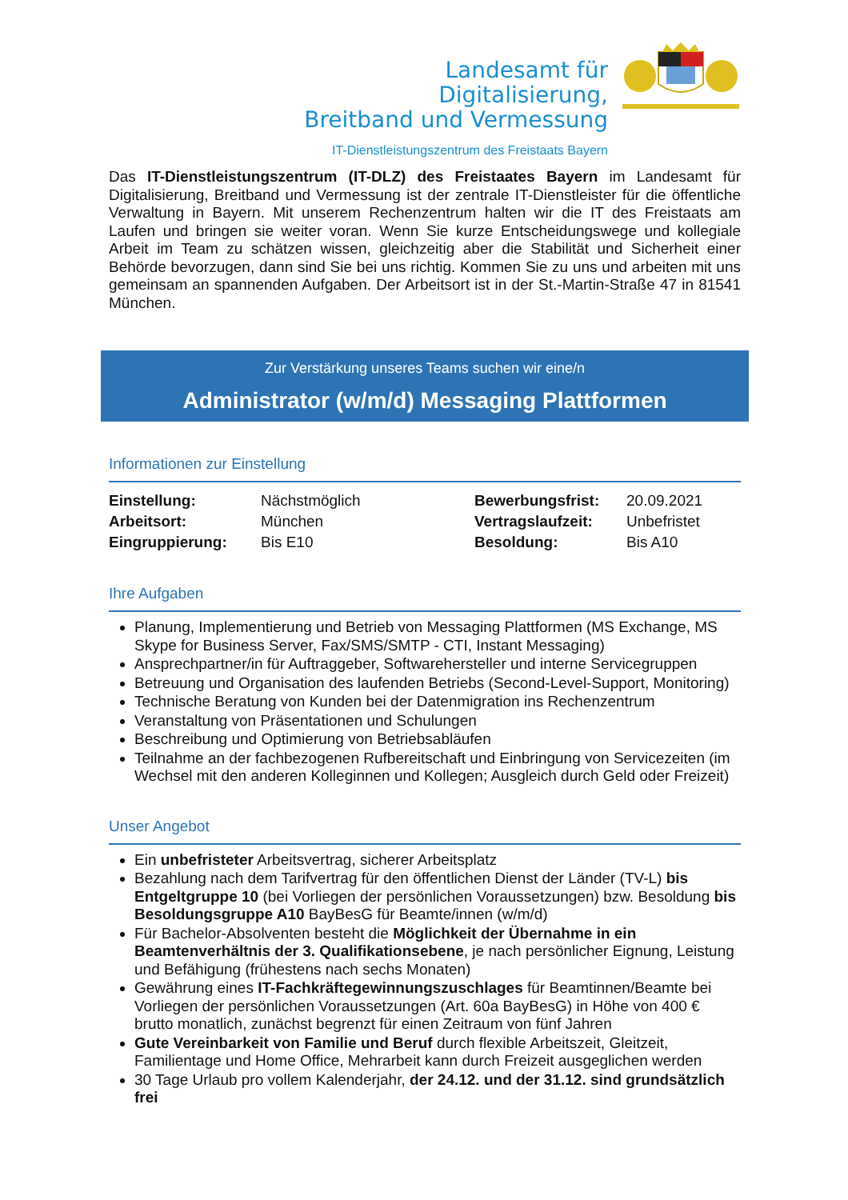Landesamt für Digitalisierung,
Breitband und Vermessung
IT-Dienstleistungszentrum des Freistaats Bayern
Das IT-Dienstleistungszentrum (IT-DLZ) des Freistaates Bayern im Landesamt für Digitalisierung, Breitband und Vermessung ist der zentrale IT-Dienstleister für die öffentliche Verwaltung in Bayern. Mit unserem Rechenzentrum halten wir die IT des Freistaats am Laufen und bringen sie weiter voran. Wenn Sie kurze Entscheidungswege und kollegiale Arbeit im Team zu schätzen wissen, gleichzeitig aber die Stabilität und Sicherheit einer Behörde bevorzugen, dann sind Sie bei uns richtig. Kommen Sie zu uns und arbeiten mit uns gemeinsam an spannenden Aufgaben. Der Arbeitsort ist in der St.-Martin-Straße 47 in 81541 München.
Zur Verstärkung unseres Teams suchen wir eine/n
Administrator (w/m/d) Messaging Plattformen
Informationen zur Einstellung
| Einstellung: | Nächstmöglich | Bewerbungsfrist: | 20.09.2021 |
| Arbeitsort: | München | Vertragslaufzeit: | Unbefristet |
| Eingruppierung: | Bis E10 | Besoldung: | Bis A10 |
Ihre Aufgaben
Planung, Implementierung und Betrieb von Messaging Plattformen (MS Exchange, MS Skype for Business Server, Fax/SMS/SMTP - CTI, Instant Messaging)
Ansprechpartner/in für Auftraggeber, Softwarehersteller und interne Servicegruppen
Betreuung und Organisation des laufenden Betriebs (Second-Level-Support, Monitoring)
Technische Beratung von Kunden bei der Datenmigration ins Rechenzentrum
Veranstaltung von Präsentationen und Schulungen
Beschreibung und Optimierung von Betriebsabläufen
Teilnahme an der fachbezogenen Rufbereitschaft und Einbringung von Servicezeiten (im Wechsel mit den anderen Kolleginnen und Kollegen; Ausgleich durch Geld oder Freizeit)
Unser Angebot
Ein unbefristeter Arbeitsvertrag, sicherer Arbeitsplatz
Bezahlung nach dem Tarifvertrag für den öffentlichen Dienst der Länder (TV-L) bis Entgeltgruppe 10 (bei Vorliegen der persönlichen Voraussetzungen) bzw. Besoldung bis Besoldungsgruppe A10 BayBesG für Beamte/innen (w/m/d)
Für Bachelor-Absolventen besteht die Möglichkeit der Übernahme in ein Beamtenverhältnis der 3. Qualifikationsebene, je nach persönlicher Eignung, Leistung und Befähigung (frühestens nach sechs Monaten)
Gewährung eines IT-Fachkräftegewinnungszuschlages für Beamtinnen/Beamte bei Vorliegen der persönlichen Voraussetzungen (Art. 60a BayBesG) in Höhe von 400 € brutto monatlich, zunächst begrenzt für einen Zeitraum von fünf Jahren
Gute Vereinbarkeit von Familie und Beruf durch flexible Arbeitszeit, Gleitzeit, Familientage und Home Office, Mehrarbeit kann durch Freizeit ausgeglichen werden
30 Tage Urlaub pro vollem Kalenderjahr, der 24.12. und der 31.12. sind grundsätzlich frei